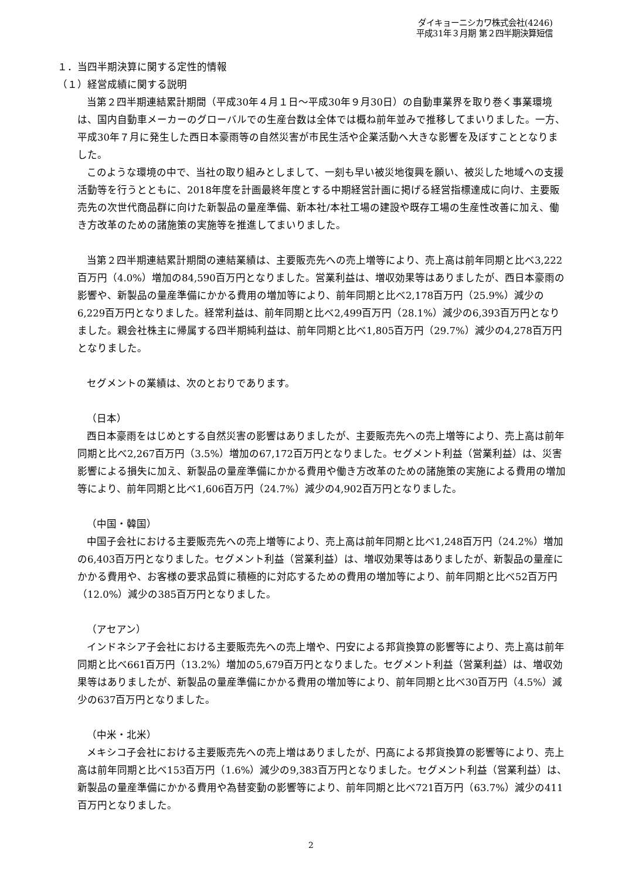ダイキョーニシカワ株式会社(4246)
平成31年３月期 第２四半期決算短信
１．当四半期決算に関する定性的情報
（１）経営成績に関する説明
当第２四半期連結累計期間（平成30年４月１日～平成30年９月30日）の自動車業界を取り巻く事業環境は、国内自動車メーカーのグローバルでの生産台数は全体では概ね前年並みで推移してまいりました。一方、平成30年７月に発生した西日本豪雨等の自然災害が市民生活や企業活動へ大きな影響を及ぼすこととなりました。
このような環境の中で、当社の取り組みとしまして、一刻も早い被災地復興を願い、被災した地域への支援活動等を行うとともに、2018年度を計画最終年度とする中期経営計画に掲げる経営指標達成に向け、主要販売先の次世代商品群に向けた新製品の量産準備、新本社/本社工場の建設や既存工場の生産性改善に加え、働き方改革のための諸施策の実施等を推進してまいりました。
当第２四半期連結累計期間の連結業績は、主要販売先への売上増等により、売上高は前年同期と比べ3,222百万円（4.0%）増加の84,590百万円となりました。営業利益は、増収効果等はありましたが、西日本豪雨の影響や、新製品の量産準備にかかる費用の増加等により、前年同期と比べ2,178百万円（25.9%）減少の6,229百万円となりました。経常利益は、前年同期と比べ2,499百万円（28.1%）減少の6,393百万円となりました。親会社株主に帰属する四半期純利益は、前年同期と比べ1,805百万円（29.7%）減少の4,278百万円となりました。
セグメントの業績は、次のとおりであります。
（日本）
西日本豪雨をはじめとする自然災害の影響はありましたが、主要販売先への売上増等により、売上高は前年同期と比べ2,267百万円（3.5%）増加の67,172百万円となりました。セグメント利益（営業利益）は、災害影響による損失に加え、新製品の量産準備にかかる費用や働き方改革のための諸施策の実施による費用の増加等により、前年同期と比べ1,606百万円（24.7%）減少の4,902百万円となりました。
（中国・韓国）
中国子会社における主要販売先への売上増等により、売上高は前年同期と比べ1,248百万円（24.2%）増加の6,403百万円となりました。セグメント利益（営業利益）は、増収効果等はありましたが、新製品の量産にかかる費用や、お客様の要求品質に積極的に対応するための費用の増加等により、前年同期と比べ52百万円（12.0%）減少の385百万円となりました。
（アセアン）
インドネシア子会社における主要販売先への売上増や、円安による邦貨換算の影響等により、売上高は前年同期と比べ661百万円（13.2%）増加の5,679百万円となりました。セグメント利益（営業利益）は、増収効果等はありましたが、新製品の量産準備にかかる費用の増加等により、前年同期と比べ30百万円（4.5%）減少の637百万円となりました。
（中米・北米）
メキシコ子会社における主要販売先への売上増はありましたが、円高による邦貨換算の影響等により、売上高は前年同期と比べ153百万円（1.6%）減少の9,383百万円となりました。セグメント利益（営業利益）は、新製品の量産準備にかかる費用や為替変動の影響等により、前年同期と比べ721百万円（63.7%）減少の411百万円となりました。
2